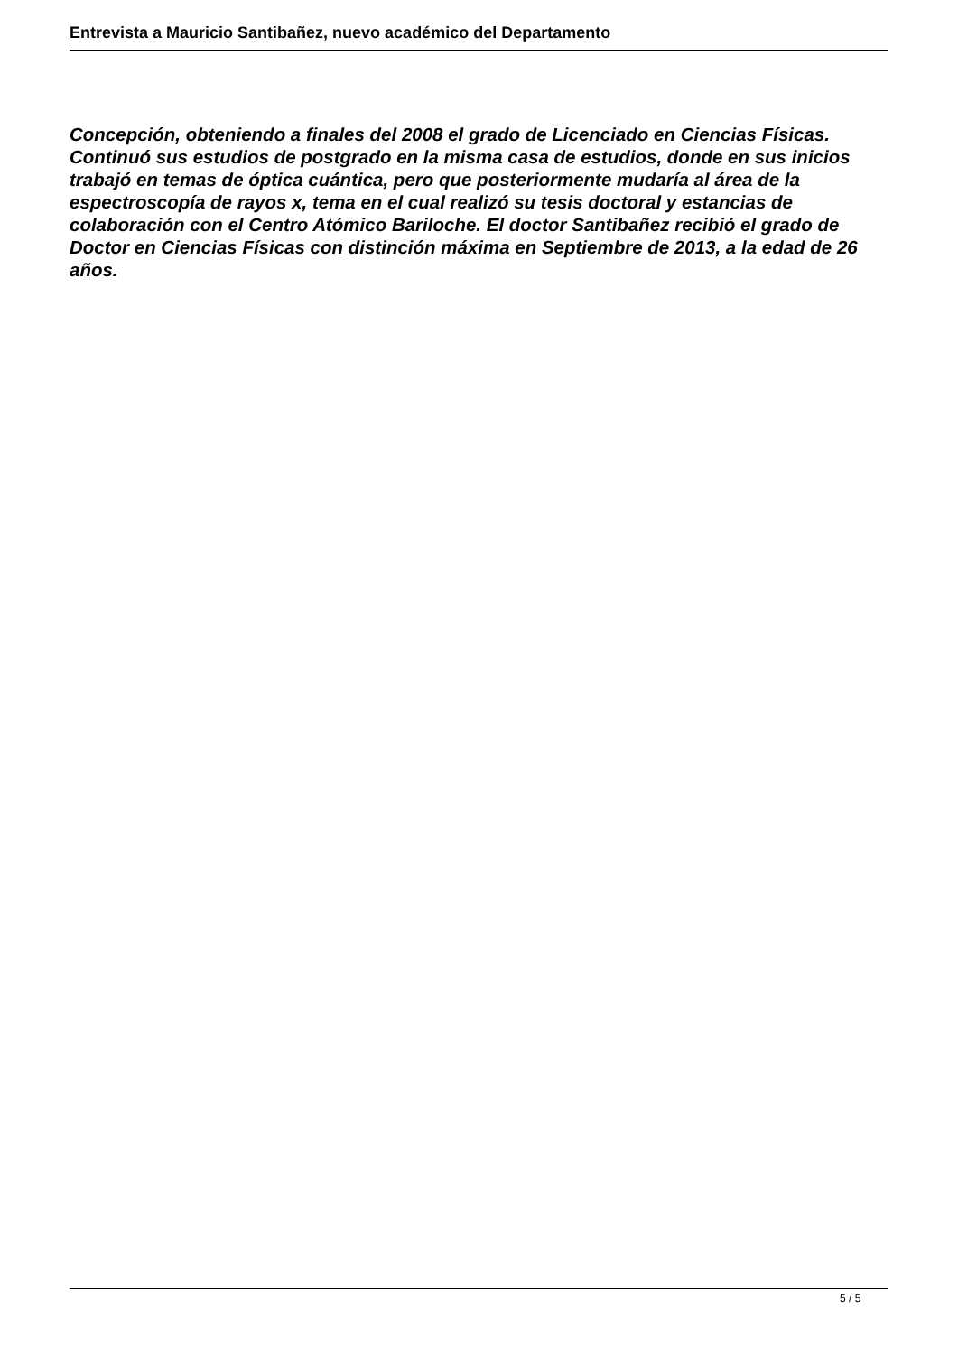Entrevista a Mauricio Santibañez, nuevo académico del Departamento
Concepción, obteniendo a finales del 2008 el grado de Licenciado en Ciencias Físicas. Continuó sus estudios de postgrado en la misma casa de estudios, donde en sus inicios trabajó en temas de óptica cuántica, pero que posteriormente mudaría al área de la espectroscopía de rayos x, tema en el cual realizó su tesis doctoral y estancias de colaboración con el Centro Atómico Bariloche. El doctor Santibañez recibió el grado de Doctor en Ciencias Físicas con distinción máxima en Septiembre de 2013, a la edad de 26 años.
5 / 5